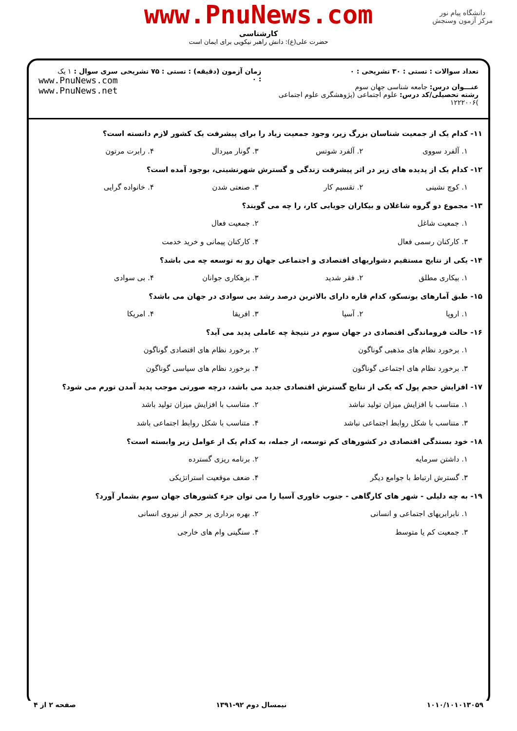دانشگاه پیام نور
مرکز آزمون وسنجش
www.PnuNews.com
کارشناسی
حضرت علی(ع): دانش راهبر نیکویی برای ایمان است
تعداد سوالات : تستی : ۳۰ تشریحی : ۰
عنـــوان درس: جامعه شناسی جهان سوم
رشته تحصیلی/کد درس: علوم اجتماعی (پژوهشگری علوم اجتماعی )۱۲۲۲۰۰۶
زمان آزمون (دقیقه) : تستی : ۷۵ تشریحی : ۰
سری سوال : ۱ یک
www.PnuNews.com
www.PnuNews.net
۱۱- کدام یک از جمعیت شناسان بزرگ زیر، وجود جمعیت زیاد را برای پیشرفت یک کشور لازم دانسته است؟
۱. آلفرد سووی ۲. آلفرد شوتس ۳. گونار میردال ۴. رابرت مرتون
۱۲- کدام یک از پدیده های زیر در اثر پیشرفت زندگی و گسترش شهرنشینی، بوجود آمده است؟
۱. کوچ نشینی ۲. تقسیم کار ۳. صنعتی شدن ۴. خانواده گرایی
۱۳- مجموع دو گروه شاغلان و بیکاران جویایی کار، را چه می گویند؟
۱. جمعیت شاغل ۲. جمعیت فعال ۳. کارکنان رسمی فعال ۴. کارکنان پیمانی و خرید خدمت
۱۴- یکی از نتایج مستقیم دشواریهای اقتصادی و اجتماعی جهان رو به توسعه چه می باشد؟
۱. بیکاری مطلق ۲. فقر شدید ۳. بزهکاری جوانان ۴. بی سوادی
۱۵- طبق آمارهای یونسکو، کدام قاره دارای بالاترین درصد رشد بی سوادی در جهان می باشد؟
۱. اروپا ۲. آسیا ۳. افریقا ۴. امریکا
۱۶- حالت فروماندگی اقتصادی در جهان سوم در نتیجهٔ چه عاملی پدید می آید؟
۱. برخورد نظام های مذهبی گوناگون ۲. برخورد نظام های اقتصادی گوناگون ۳. برخورد نظام های اجتماعی گوناگون ۴. برخورد نظام های سیاسی گوناگون
۱۷- افزایش حجم پول که یکی از نتایج گسترش اقتصادی جدید می باشد، درچه صورتی موجب پدید آمدن تورم می شود؟
۱. متناسب با افزایش میزان تولید نباشد ۲. متناسب با افزایش میزان تولید باشد ۳. متناسب با شکل روابط اجتماعی نباشد ۴. متناسب با شکل روابط اجتماعی باشد
۱۸- خود بسندگی اقتصادی در کشورهای کم توسعه، از جمله، به کدام یک از عوامل زیر وابسته است؟
۱. داشتن سرمایه ۲. برنامه ریزی گسترده ۳. گسترش ارتباط با جوامع دیگر ۴. ضعف موقعیت استراتژیکی
۱۹- به چه دلیلی - شهر های کارگاهی - جنوب خاوری آسیا را می توان جزء کشورهای جهان سوم بشمار آورد؟
۱. نابرابریهای اجتماعی و انسانی ۲. بهره برداری پر حجم از نیروی انسانی ۳. جمعیت کم یا متوسط ۴. سنگینی وام های خارجی
۱۰۱۰/۱۰۱۰۱۳۰۵۹ نیمسال دوم ۹۲-۱۳۹۱ صفحه ۲ از ۴